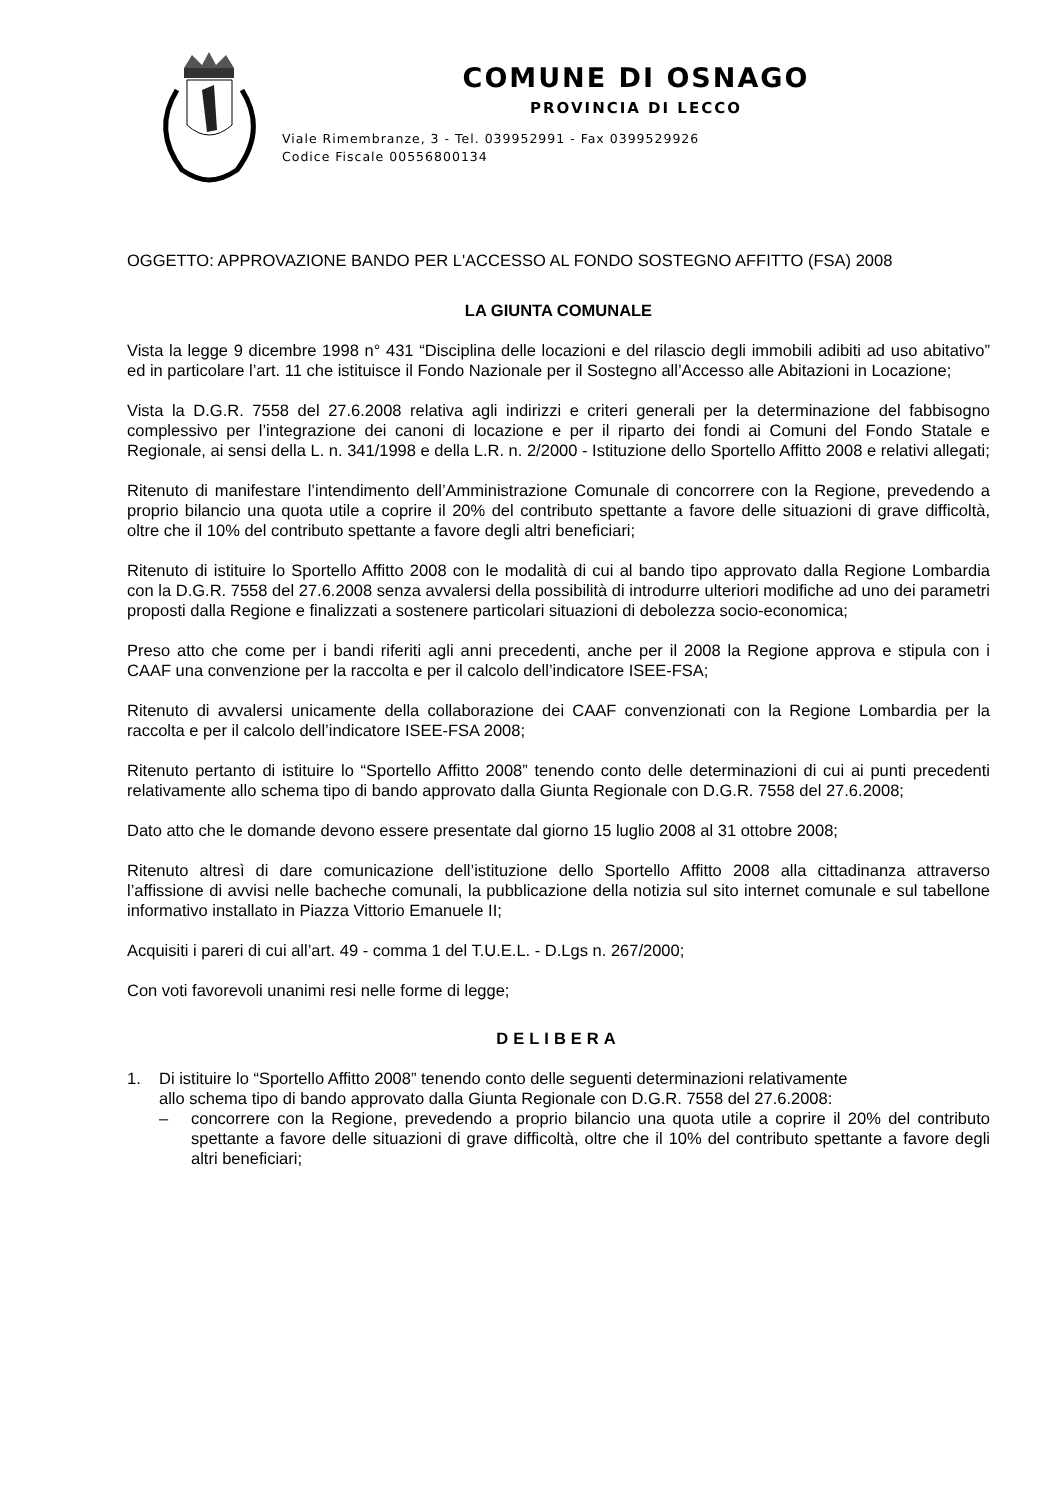COMUNE DI OSNAGO
PROVINCIA DI LECCO
Viale Rimembranze, 3 - Tel. 039952991 - Fax 0399529926
Codice Fiscale 00556800134
OGGETTO: APPROVAZIONE BANDO PER L'ACCESSO AL FONDO SOSTEGNO AFFITTO (FSA) 2008
LA GIUNTA COMUNALE
Vista la legge 9 dicembre 1998 n° 431 “Disciplina delle locazioni e del rilascio degli immobili adibiti ad uso abitativo” ed in particolare l’art. 11 che istituisce il Fondo Nazionale per il Sostegno all’Accesso alle Abitazioni in Locazione;
Vista la D.G.R. 7558 del 27.6.2008 relativa agli indirizzi e criteri generali per la determinazione del fabbisogno complessivo per l’integrazione dei canoni di locazione e per il riparto dei fondi ai Comuni del Fondo Statale e Regionale, ai sensi della L. n. 341/1998 e della L.R. n. 2/2000 - Istituzione dello Sportello Affitto 2008 e relativi allegati;
Ritenuto di manifestare l’intendimento dell’Amministrazione Comunale di concorrere con la Regione, prevedendo a proprio bilancio una quota utile a coprire il 20% del contributo spettante a favore delle situazioni di grave difficoltà, oltre che il 10% del contributo spettante a favore degli altri beneficiari;
Ritenuto di istituire lo Sportello Affitto 2008 con le modalità di cui al bando tipo approvato dalla Regione Lombardia con la D.G.R. 7558 del 27.6.2008 senza avvalersi della possibilità di introdurre ulteriori modifiche ad uno dei parametri proposti dalla Regione e finalizzati a sostenere particolari situazioni di debolezza socio-economica;
Preso atto che come per i bandi riferiti agli anni precedenti, anche per il 2008 la Regione approva e stipula con i CAAF una convenzione per la raccolta e per il calcolo dell’indicatore ISEE-FSA;
Ritenuto di avvalersi unicamente della collaborazione dei CAAF convenzionati con la Regione Lombardia per la raccolta e per il calcolo dell’indicatore ISEE-FSA 2008;
Ritenuto pertanto di istituire lo “Sportello Affitto 2008” tenendo conto delle determinazioni di cui ai punti precedenti relativamente allo schema tipo di bando approvato dalla Giunta Regionale con D.G.R. 7558 del 27.6.2008;
Dato atto che le domande devono essere presentate dal giorno 15 luglio 2008 al 31 ottobre 2008;
Ritenuto altresì di dare comunicazione dell’istituzione dello Sportello Affitto 2008 alla cittadinanza attraverso l’affissione di avvisi nelle bacheche comunali, la pubblicazione della notizia sul sito internet comunale e sul tabellone informativo installato in Piazza Vittorio Emanuele II;
Acquisiti i pareri di cui all’art. 49 - comma 1 del T.U.E.L. - D.Lgs n. 267/2000;
Con voti favorevoli unanimi resi nelle forme di legge;
DELIBERA
1. Di istituire lo “Sportello Affitto 2008” tenendo conto delle seguenti determinazioni relativamente
allo schema tipo di bando approvato dalla Giunta Regionale con D.G.R. 7558 del 27.6.2008:
– concorrere con la Regione, prevedendo a proprio bilancio una quota utile a coprire il 20% del contributo spettante a favore delle situazioni di grave difficoltà, oltre che il 10% del contributo spettante a favore degli altri beneficiari;